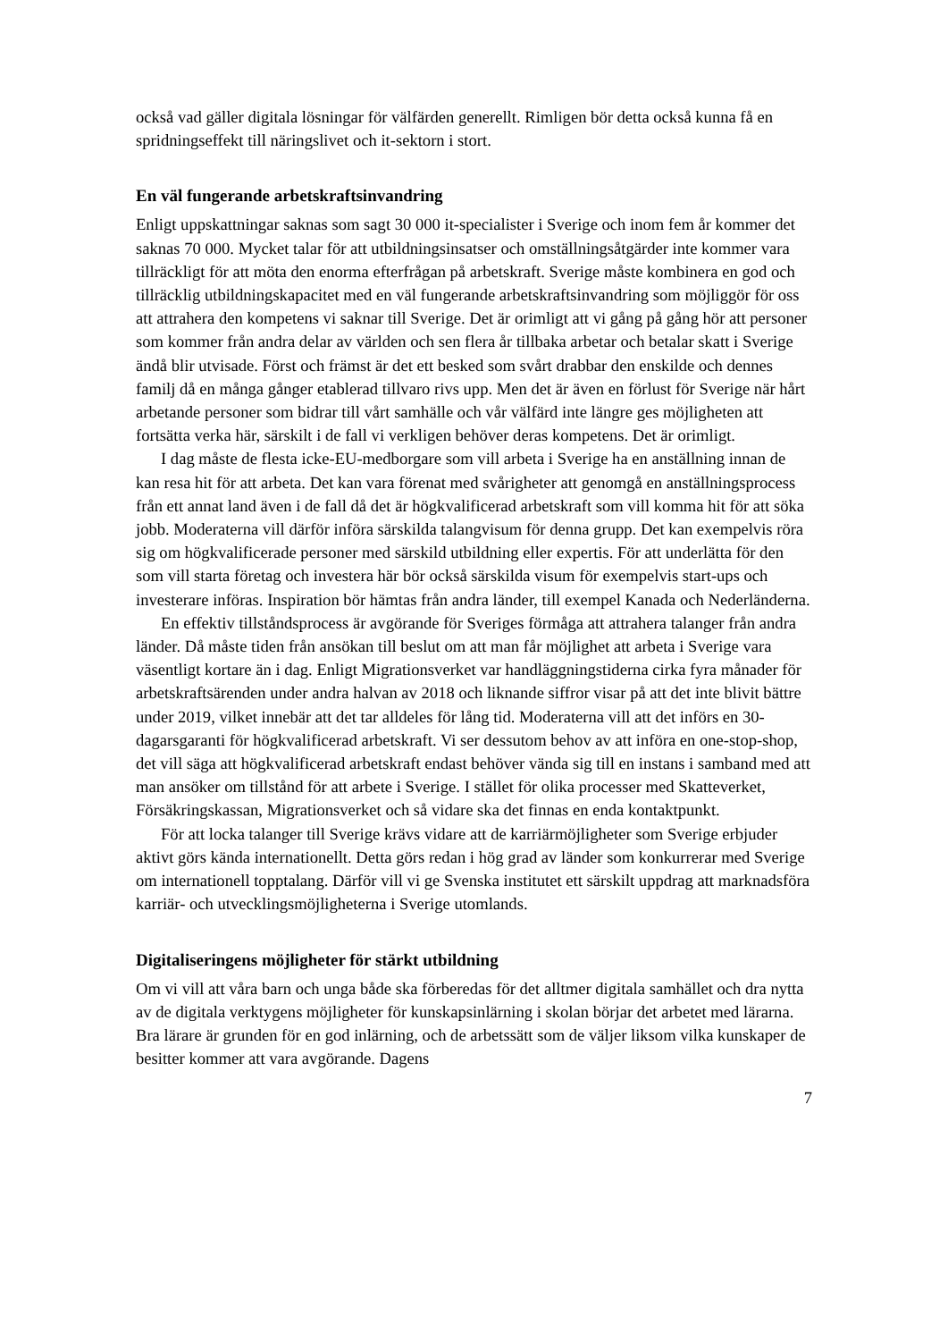också vad gäller digitala lösningar för välfärden generellt. Rimligen bör detta också kunna få en spridningseffekt till näringslivet och it-sektorn i stort.
En väl fungerande arbetskraftsinvandring
Enligt uppskattningar saknas som sagt 30 000 it-specialister i Sverige och inom fem år kommer det saknas 70 000. Mycket talar för att utbildningsinsatser och omställnings­åtgärder inte kommer vara tillräckligt för att möta den enorma efterfrågan på arbets­kraft. Sverige måste kombinera en god och tillräcklig utbildningskapacitet med en väl fungerande arbetskraftsinvandring som möjliggör för oss att attrahera den kompetens vi saknar till Sverige. Det är orimligt att vi gång på gång hör att personer som kommer från andra delar av världen och sen flera år tillbaka arbetar och betalar skatt i Sverige ändå blir utvisade. Först och främst är det ett besked som svårt drabbar den enskilde och dennes familj då en många gånger etablerad tillvaro rivs upp. Men det är även en förlust för Sverige när hårt arbetande personer som bidrar till vårt samhälle och vår välfärd inte längre ges möjligheten att fortsätta verka här, särskilt i de fall vi verkligen behöver deras kompetens. Det är orimligt.
I dag måste de flesta icke-EU-medborgare som vill arbeta i Sverige ha en anställning innan de kan resa hit för att arbeta. Det kan vara förenat med svårigheter att genomgå en anställningsprocess från ett annat land även i de fall då det är högkvalificerad arbets­kraft som vill komma hit för att söka jobb. Moderaterna vill därför införa särskilda talangvisum för denna grupp. Det kan exempelvis röra sig om högkvalificerade personer med särskild utbildning eller expertis. För att underlätta för den som vill starta företag och investera här bör också särskilda visum för exempelvis start-ups och investerare införas. Inspiration bör hämtas från andra länder, till exempel Kanada och Nederländerna.
En effektiv tillståndsprocess är avgörande för Sveriges förmåga att attrahera talanger från andra länder. Då måste tiden från ansökan till beslut om att man får möjlighet att arbeta i Sverige vara väsentligt kortare än i dag. Enligt Migrationsverket var hand­läggningstiderna cirka fyra månader för arbetskraftsärenden under andra halvan av 2018 och liknande siffror visar på att det inte blivit bättre under 2019, vilket innebär att det tar alldeles för lång tid. Moderaterna vill att det införs en 30-dagarsgaranti för högkvali­ficerad arbetskraft. Vi ser dessutom behov av att införa en one-stop-shop, det vill säga att högkvalificerad arbetskraft endast behöver vända sig till en instans i samband med att man ansöker om tillstånd för att arbete i Sverige. I stället för olika processer med Skatteverket, Försäkringskassan, Migrationsverket och så vidare ska det finnas en enda kontaktpunkt.
För att locka talanger till Sverige krävs vidare att de karriärmöjligheter som Sverige erbjuder aktivt görs kända internationellt. Detta görs redan i hög grad av länder som konkurrerar med Sverige om internationell topptalang. Därför vill vi ge Svenska institutet ett särskilt uppdrag att marknadsföra karriär- och utvecklingsmöjligheterna i Sverige utomlands.
Digitaliseringens möjligheter för stärkt utbildning
Om vi vill att våra barn och unga både ska förberedas för det alltmer digitala samhället och dra nytta av de digitala verktygens möjligheter för kunskapsinlärning i skolan börjar det arbetet med lärarna. Bra lärare är grunden för en god inlärning, och de arbetssätt som de väljer liksom vilka kunskaper de besitter kommer att vara avgörande. Dagens
7